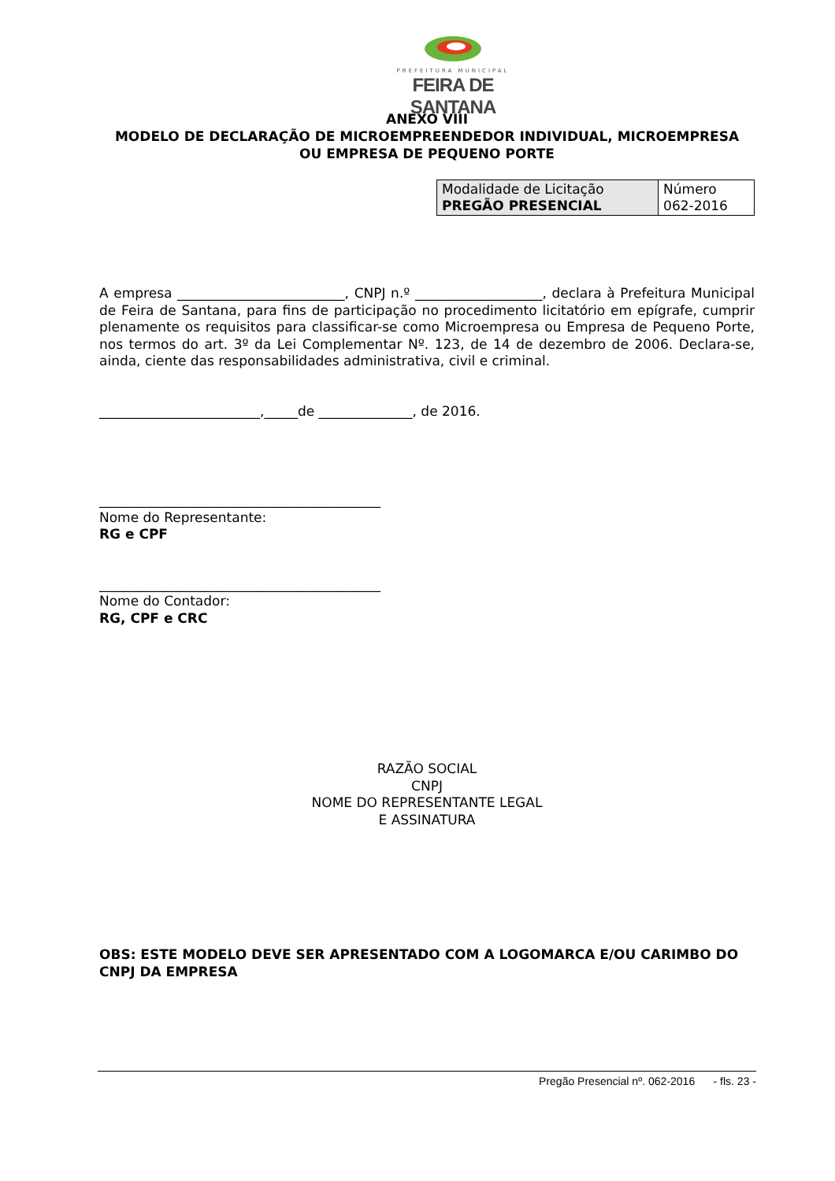PREFEITURA MUNICIPAL
FEIRA DE SANTANA
ANEXO VIII
MODELO DE DECLARAÇÃO DE MICROEMPREENDEDOR INDIVIDUAL, MICROEMPRESA
OU EMPRESA DE PEQUENO PORTE
| Modalidade de Licitação PREGÃO PRESENCIAL | Número 062-2016 |
A empresa _________________________, CNPJ n.º ___________________, declara à Prefeitura Municipal de Feira de Santana, para fins de participação no procedimento licitatório em epígrafe, cumprir plenamente os requisitos para classificar-se como Microempresa ou Empresa de Pequeno Porte, nos termos do art. 3º da Lei Complementar Nº. 123, de 14 de dezembro de 2006. Declara-se, ainda, ciente das responsabilidades administrativa, civil e criminal.
________________________,_____de ______________, de 2016.
__________________________________________
Nome do Representante:
RG e CPF
__________________________________________
Nome do Contador:
RG, CPF e CRC
RAZÃO SOCIAL
CNPJ
NOME DO REPRESENTANTE LEGAL
E ASSINATURA
OBS: ESTE MODELO DEVE SER APRESENTADO COM A LOGOMARCA E/OU CARIMBO DO CNPJ DA EMPRESA
Pregão Presencial nº. 062-2016 - fls. 23 -